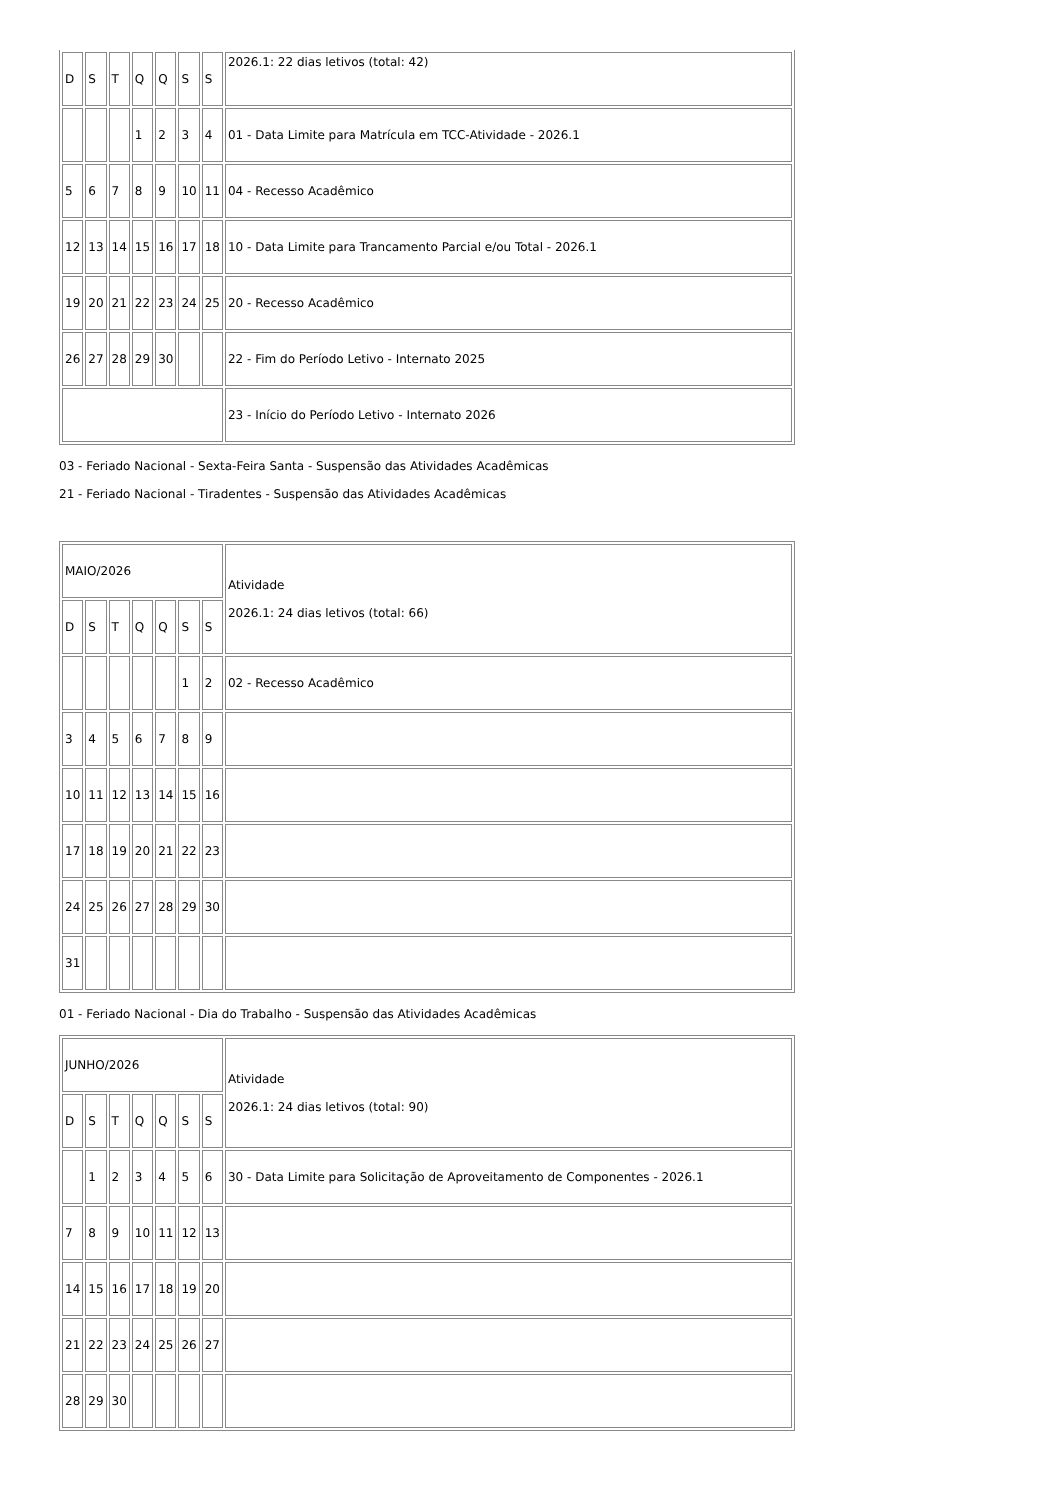| D | S | T | Q | Q | S | S | 2026.1: 22 dias letivos (total: 42) |
| | | | 1 | 2 | 3 | 4 | 01 - Data Limite para Matrícula em TCC-Atividade - 2026.1 |
| 5 | 6 | 7 | 8 | 9 | 10 | 11 | 04 - Recesso Acadêmico |
| 12 | 13 | 14 | 15 | 16 | 17 | 18 | 10 - Data Limite para Trancamento Parcial e/ou Total - 2026.1 |
| 19 | 20 | 21 | 22 | 23 | 24 | 25 | 20 - Recesso Acadêmico |
| 26 | 27 | 28 | 29 | 30 | | | 22 - Fim do Período Letivo - Internato 2025 |
| | | | | | | | 23 - Início do Período Letivo - Internato 2026 |
03 - Feriado Nacional - Sexta-Feira Santa - Suspensão das Atividades Acadêmicas
21 - Feriado Nacional - Tiradentes - Suspensão das Atividades Acadêmicas
| MAIO/2026 | | | | | | | Atividade 2026.1: 24 dias letivos (total: 66) |
| D | S | T | Q | Q | S | S | |
| | | | | | 1 | 2 | 02 - Recesso Acadêmico |
| 3 | 4 | 5 | 6 | 7 | 8 | 9 | |
| 10 | 11 | 12 | 13 | 14 | 15 | 16 | |
| 17 | 18 | 19 | 20 | 21 | 22 | 23 | |
| 24 | 25 | 26 | 27 | 28 | 29 | 30 | |
| 31 | | | | | | | |
01 - Feriado Nacional - Dia do Trabalho - Suspensão das Atividades Acadêmicas
| JUNHO/2026 | | | | | | | Atividade 2026.1: 24 dias letivos (total: 90) |
| D | S | T | Q | Q | S | S | |
| | 1 | 2 | 3 | 4 | 5 | 6 | 30 - Data Limite para Solicitação de Aproveitamento de Componentes - 2026.1 |
| 7 | 8 | 9 | 10 | 11 | 12 | 13 | |
| 14 | 15 | 16 | 17 | 18 | 19 | 20 | |
| 21 | 22 | 23 | 24 | 25 | 26 | 27 | |
| 28 | 29 | 30 | | | | | |